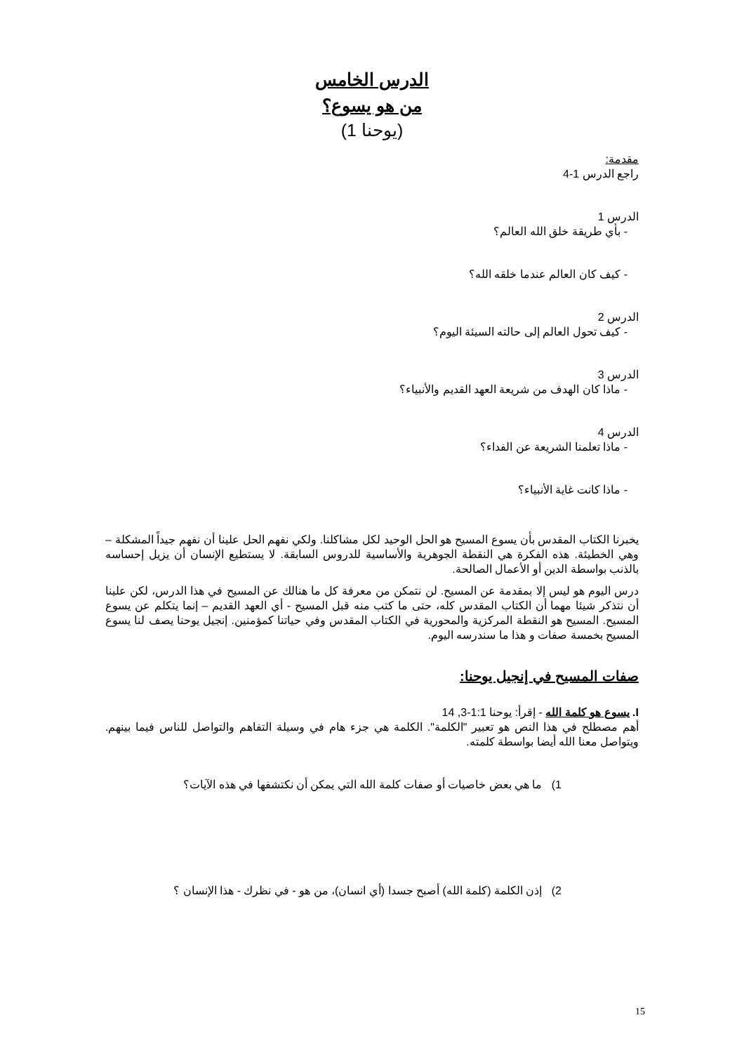الدرس الخامس
من هو يسوع؟
(يوحنا 1)
مقدمة:
راجع الدرس 1-4
الدرس 1
- بأي طريقة خلق الله العالم؟
- كيف كان العالم عندما خلقه الله؟
الدرس 2
- كيف تحول العالم إلى حالته السيئة اليوم؟
الدرس 3
- ماذا كان الهدف من شريعة العهد القديم والأنبياء؟
الدرس 4
- ماذا تعلمنا الشريعة عن الفداء؟
- ماذا كانت غاية الأنبياء؟
يخبرنا الكتاب المقدس بأن يسوع المسيح هو الحل الوحيد لكل مشاكلنا. ولكي نفهم الحل علينا أن نفهم جيداً المشكلة – وهي الخطيئة. هذه الفكرة هي النقطة الجوهرية والأساسية للدروس السابقة. لا يستطيع الإنسان أن يزيل إحساسه بالذنب بواسطة الدين أو الأعمال الصالحة.
درس اليوم هو ليس إلا بمقدمة عن المسيح. لن نتمكن من معرفة كل ما هنالك عن المسيح في هذا الدرس، لكن علينا أن نتذكر شيئا مهما أن الكتاب المقدس كله، حتى ما كتب منه قبل المسيح - أي العهد القديم – إنما يتكلم عن يسوع المسيح. المسيح هو النقطة المركزية والمحورية في الكتاب المقدس وفي حياتنا كمؤمنين. إنجيل يوحنا يصف لنا يسوع المسيح بخمسة صفات و هذا ما سندرسه اليوم.
صفات المسيح في إنجيل يوحنا:
I. يسوع هو كلمة الله - إقرأ: يوحنا 1:1-3, 14
أهم مصطلح في هذا النص هو تعبير "الكلمة". الكلمة هي جزء هام في وسيلة التفاهم والتواصل للناس فيما بينهم. ويتواصل معنا الله أيضا بواسطة كلمته.
1) ما هي بعض خاصيات أو صفات كلمة الله التي يمكن أن نكتشفها في هذه الآيات؟
2) إذن الكلمة (كلمة الله) أصبح جسدا (أي انسان)، من هو - في نظرك - هذا الإنسان ؟
15